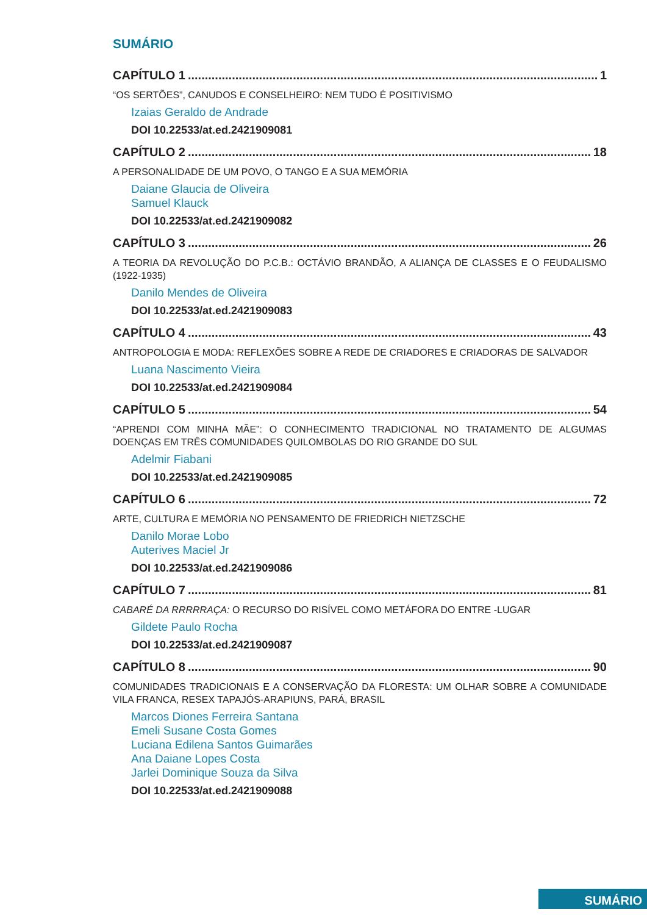SUMÁRIO
CAPÍTULO 1 1
“OS SERTÕES”, CANUDOS E CONSELHEIRO: NEM TUDO É POSITIVISMO
Izaias Geraldo de Andrade
DOI 10.22533/at.ed.2421909081
CAPÍTULO 2 18
A PERSONALIDADE DE UM POVO, O TANGO E A SUA MEMÓRIA
Daiane Glaucia de Oliveira
Samuel Klauck
DOI 10.22533/at.ed.2421909082
CAPÍTULO 3 26
A TEORIA DA REVOLUÇÃO DO P.C.B.: OCTÁVIO BRANDÃO, A ALIANÇA DE CLASSES E O FEUDALISMO (1922-1935)
Danilo Mendes de Oliveira
DOI 10.22533/at.ed.2421909083
CAPÍTULO 4 43
ANTROPOLOGIA E MODA: REFLEXÕES SOBRE A REDE DE CRIADORES E CRIADORAS DE SALVADOR
Luana Nascimento Vieira
DOI 10.22533/at.ed.2421909084
CAPÍTULO 5 54
“APRENDI COM MINHA MÃE”: O CONHECIMENTO TRADICIONAL NO TRATAMENTO DE ALGUMAS DOENÇAS EM TRÊS COMUNIDADES QUILOMBOLAS DO RIO GRANDE DO SUL
Adelmir Fiabani
DOI 10.22533/at.ed.2421909085
CAPÍTULO 6 72
ARTE, CULTURA E MEMÓRIA NO PENSAMENTO DE FRIEDRICH NIETZSCHE
Danilo Morae Lobo
Auterives Maciel Jr
DOI 10.22533/at.ed.2421909086
CAPÍTULO 7 81
CABARÉ DA RRRRRAÇA: O RECURSO DO RISÍVEL COMO METÁFORA DO ENTRE -LUGAR
Gildete Paulo Rocha
DOI 10.22533/at.ed.2421909087
CAPÍTULO 8 90
COMUNIDADES TRADICIONAIS E A CONSERVAÇÃO DA FLORESTA: UM OLHAR SOBRE A COMUNIDADE VILA FRANCA, RESEX TAPAJÓS-ARAPIUNS, PARÁ, BRASIL
Marcos Diones Ferreira Santana
Emeli Susane Costa Gomes
Luciana Edilena Santos Guimarães
Ana Daiane Lopes Costa
Jarlei Dominique Souza da Silva
DOI 10.22533/at.ed.2421909088
SUMÁRIO